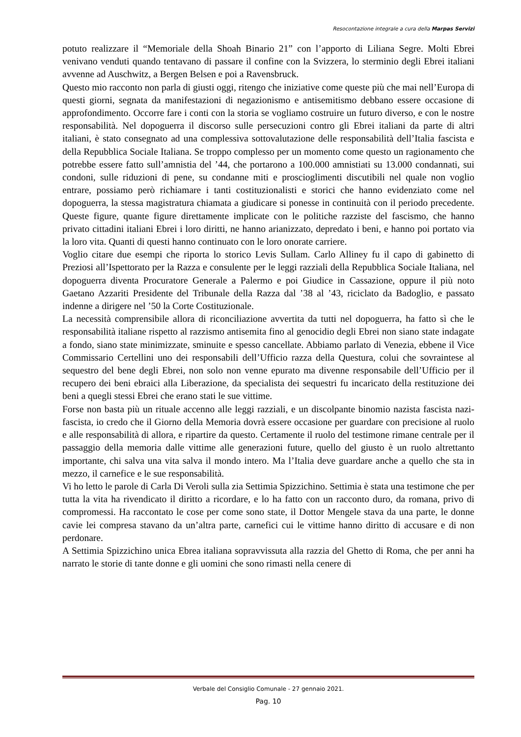Resocontazione integrale a cura della Marpas Servizi
potuto realizzare il “Memoriale della Shoah Binario 21” con l’apporto di Liliana Segre. Molti Ebrei venivano venduti quando tentavano di passare il confine con la Svizzera, lo sterminio degli Ebrei italiani avvenne ad Auschwitz, a Bergen Belsen e poi a Ravensbruck.
Questo mio racconto non parla di giusti oggi, ritengo che iniziative come queste più che mai nell’Europa di questi giorni, segnata da manifestazioni di negazionismo e antisemitismo debbano essere occasione di approfondimento. Occorre fare i conti con la storia se vogliamo costruire un futuro diverso, e con le nostre responsabilità. Nel dopoguerra il discorso sulle persecuzioni contro gli Ebrei italiani da parte di altri italiani, è stato consegnato ad una complessiva sottovalutazione delle responsabilità dell’Italia fascista e della Repubblica Sociale Italiana. Se troppo complesso per un momento come questo un ragionamento che potrebbe essere fatto sull’amnistia del ’44, che portarono a 100.000 amnistiati su 13.000 condannati, sui condoni, sulle riduzioni di pene, su condanne miti e proscioglimenti discutibili nel quale non voglio entrare, possiamo però richiamare i tanti costituzionalisti e storici che hanno evidenziato come nel dopoguerra, la stessa magistratura chiamata a giudicare si ponesse in continuità con il periodo precedente. Queste figure, quante figure direttamente implicate con le politiche razziste del fascismo, che hanno privato cittadini italiani Ebrei i loro diritti, ne hanno arianizzato, depredato i beni, e hanno poi portato via la loro vita. Quanti di questi hanno continuato con le loro onorate carriere.
Voglio citare due esempi che riporta lo storico Levis Sullam. Carlo Alliney fu il capo di gabinetto di Preziosi all’Ispettorato per la Razza e consulente per le leggi razziali della Repubblica Sociale Italiana, nel dopoguerra diventa Procuratore Generale a Palermo e poi Giudice in Cassazione, oppure il più noto Gaetano Azzariti Presidente del Tribunale della Razza dal ’38 al ’43, riciclato da Badoglio, e passato indenne a dirigere nel ’50 la Corte Costituzionale.
La necessità comprensibile allora di riconciliazione avvertita da tutti nel dopoguerra, ha fatto sì che le responsabilità italiane rispetto al razzismo antisemita fino al genocidio degli Ebrei non siano state indagate a fondo, siano state minimizzate, sminuite e spesso cancellate. Abbiamo parlato di Venezia, ebbene il Vice Commissario Certellini uno dei responsabili dell’Ufficio razza della Questura, colui che sovraintese al sequestro del bene degli Ebrei, non solo non venne epurato ma divenne responsabile dell’Ufficio per il recupero dei beni ebraici alla Liberazione, da specialista dei sequestri fu incaricato della restituzione dei beni a quegli stessi Ebrei che erano stati le sue vittime.
Forse non basta più un rituale accenno alle leggi razziali, e un discolpante binomio nazista fascista nazi-fascista, io credo che il Giorno della Memoria dovrà essere occasione per guardare con precisione al ruolo e alle responsabilità di allora, e ripartire da questo. Certamente il ruolo del testimone rimane centrale per il passaggio della memoria dalle vittime alle generazioni future, quello del giusto è un ruolo altrettanto importante, chi salva una vita salva il mondo intero. Ma l’Italia deve guardare anche a quello che sta in mezzo, il carnefice e le sue responsabilità.
Vi ho letto le parole di Carla Di Veroli sulla zia Settimia Spizzichino. Settimia è stata una testimone che per tutta la vita ha rivendicato il diritto a ricordare, e lo ha fatto con un racconto duro, da romana, privo di compromessi. Ha raccontato le cose per come sono state, il Dottor Mengele stava da una parte, le donne cavie lei compresa stavano da un’altra parte, carnefici cui le vittime hanno diritto di accusare e di non perdonare.
A Settimia Spizzichino unica Ebrea italiana sopravvissuta alla razzia del Ghetto di Roma, che per anni ha narrato le storie di tante donne e gli uomini che sono rimasti nella cenere di
Verbale del Consiglio Comunale - 27 gennaio 2021.
Pag. 10